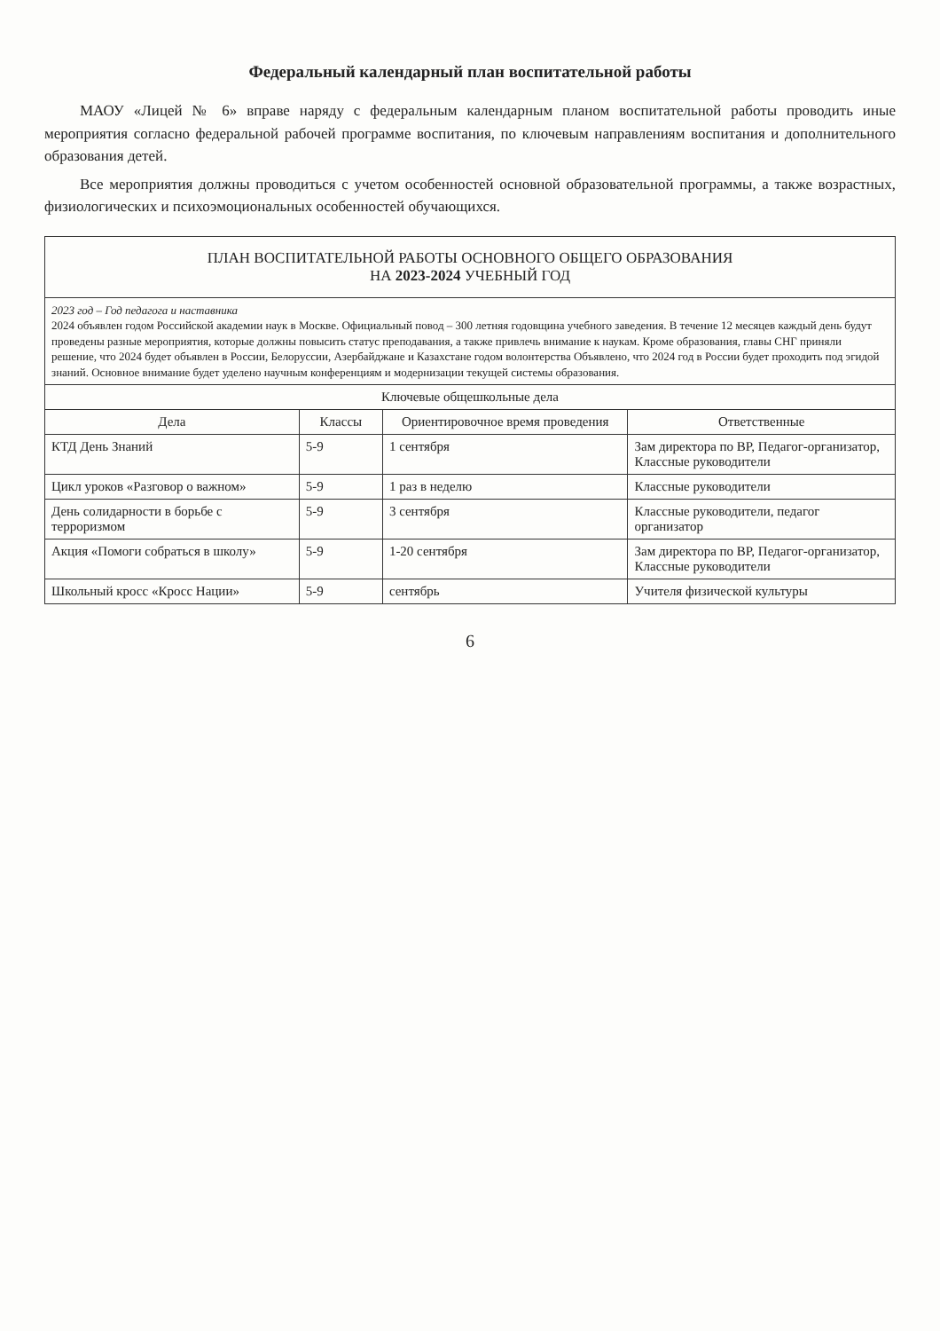Федеральный календарный план воспитательной работы
МАОУ «Лицей № 6» вправе наряду с федеральным календарным планом воспитательной работы проводить иные мероприятия согласно федеральной рабочей программе воспитания, по ключевым направлениям воспитания и дополнительного образования детей.
Все мероприятия должны проводиться с учетом особенностей основной образовательной программы, а также возрастных, физиологических и психоэмоциональных особенностей обучающихся.
| ПЛАН ВОСПИТАТЕЛЬНОЙ РАБОТЫ ОСНОВНОГО ОБЩЕГО ОБРАЗОВАНИЯ НА 2023-2024 УЧЕБНЫЙ ГОД | | | |
| 2023 год – Год педагога и наставника 2024 объявлен годом Российской академии наук в Москве. Официальный повод – 300 летняя годовщина учебного заведения. В течение 12 месяцев каждый день будут проведены разные мероприятия, которые должны повысить статус преподавания, а также привлечь внимание к наукам. Кроме образования, главы СНГ приняли решение, что 2024 будет объявлен в России, Белоруссии, Азербайджане и Казахстане годом волонтерства Объявлено, что 2024 год в России будет проходить под эгидой знаний. Основное внимание будет уделено научным конференциям и модернизации текущей системы образования. | | | |
| Ключевые общешкольные дела | | | |
| Дела | Классы | Ориентировочное время проведения | Ответственные |
| КТД День Знаний | 5-9 | 1 сентября | Зам директора по ВР, Педагог-организатор, Классные руководители |
| Цикл уроков «Разговор о важном» | 5-9 | 1 раз в неделю | Классные руководители |
| День солидарности в борьбе с терроризмом | 5-9 | 3 сентября | Классные руководители, педагог организатор |
| Акция «Помоги собраться в школу» | 5-9 | 1-20 сентября | Зам директора по ВР, Педагог-организатор, Классные руководители |
| Школьный кросс «Кросс Нации» | 5-9 | сентябрь | Учителя физической культуры |
6